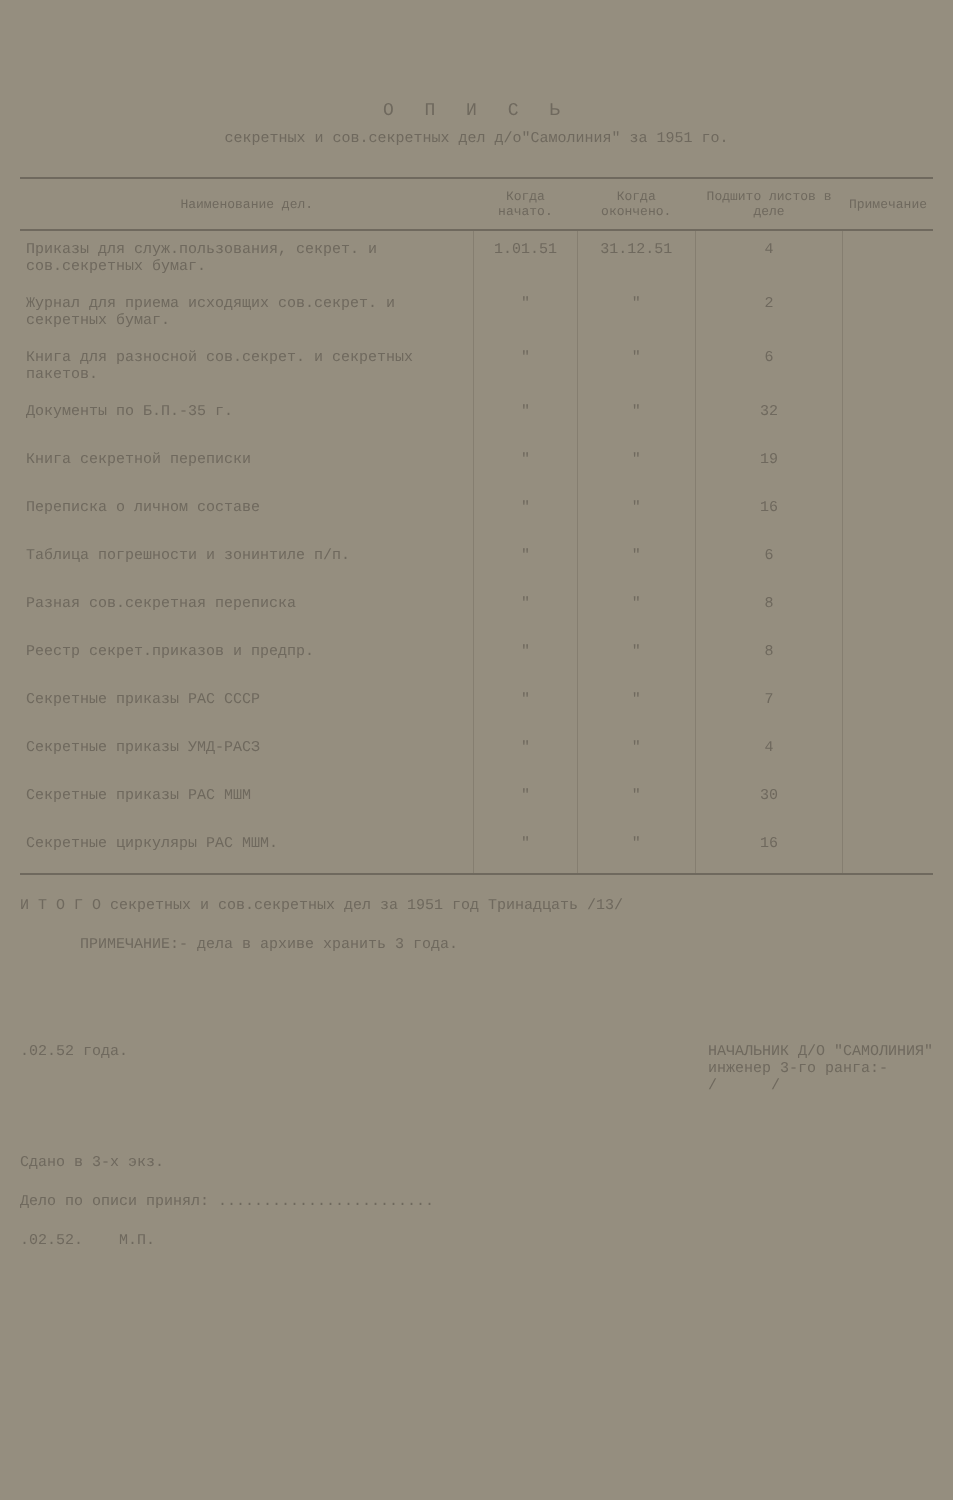О П И С Ь
секретных и сов.секретных дел д/о"Самолиния" за 1951 го.
| Наименование дел. | Когда начато. | Когда окончено. | Подшито листов в деле | Примечание |
| --- | --- | --- | --- | --- |
| Приказы для служ.пользования, секрет. и сов.секретных бумаг. | 1.01.51 | 31.12.51 | 4 | |
| Журнал для приема исходящих сов.секрет. и секретных бумаг. | " | " | 2 | |
| Книга для разносной сов.секрет. и секретных пакетов. | " | " | 6 | |
| Документы по Б.П.-35 г. | " | " | 32 | |
| Книга секретной переписки | " | " | 19 | |
| Переписка о личном составе | " | " | 16 | |
| Таблица погрешности и зонинтиле п/п. | " | " | 6 | |
| Разная сов.секретная переписка | " | " | 8 | |
| Реестр секрет.приказов и предпр. | " | " | 8 | |
| Секретные приказы РАС СССР | " | " | 7 | |
| Секретные приказы УМД-РАСЗ | " | " | 4 | |
| Секретные приказы РАС МШМ | " | " | 30 | |
| Секретные циркуляры РАС МШМ. | " | " | 16 | |
И Т О Г О секретных и сов.секретных дел за 1951 год Тринадцать /13/
ПРИМЕЧАНИЕ:- дела в архиве хранить 3 года.
.02.52 года. НАЧАЛЬНИК Д/О "САМОЛИНИЯ"
инженер 3-го ранга:-
/ /
Сдано в 3-х экз.
Дело по описи принял: ........................
.02.52. М.П.